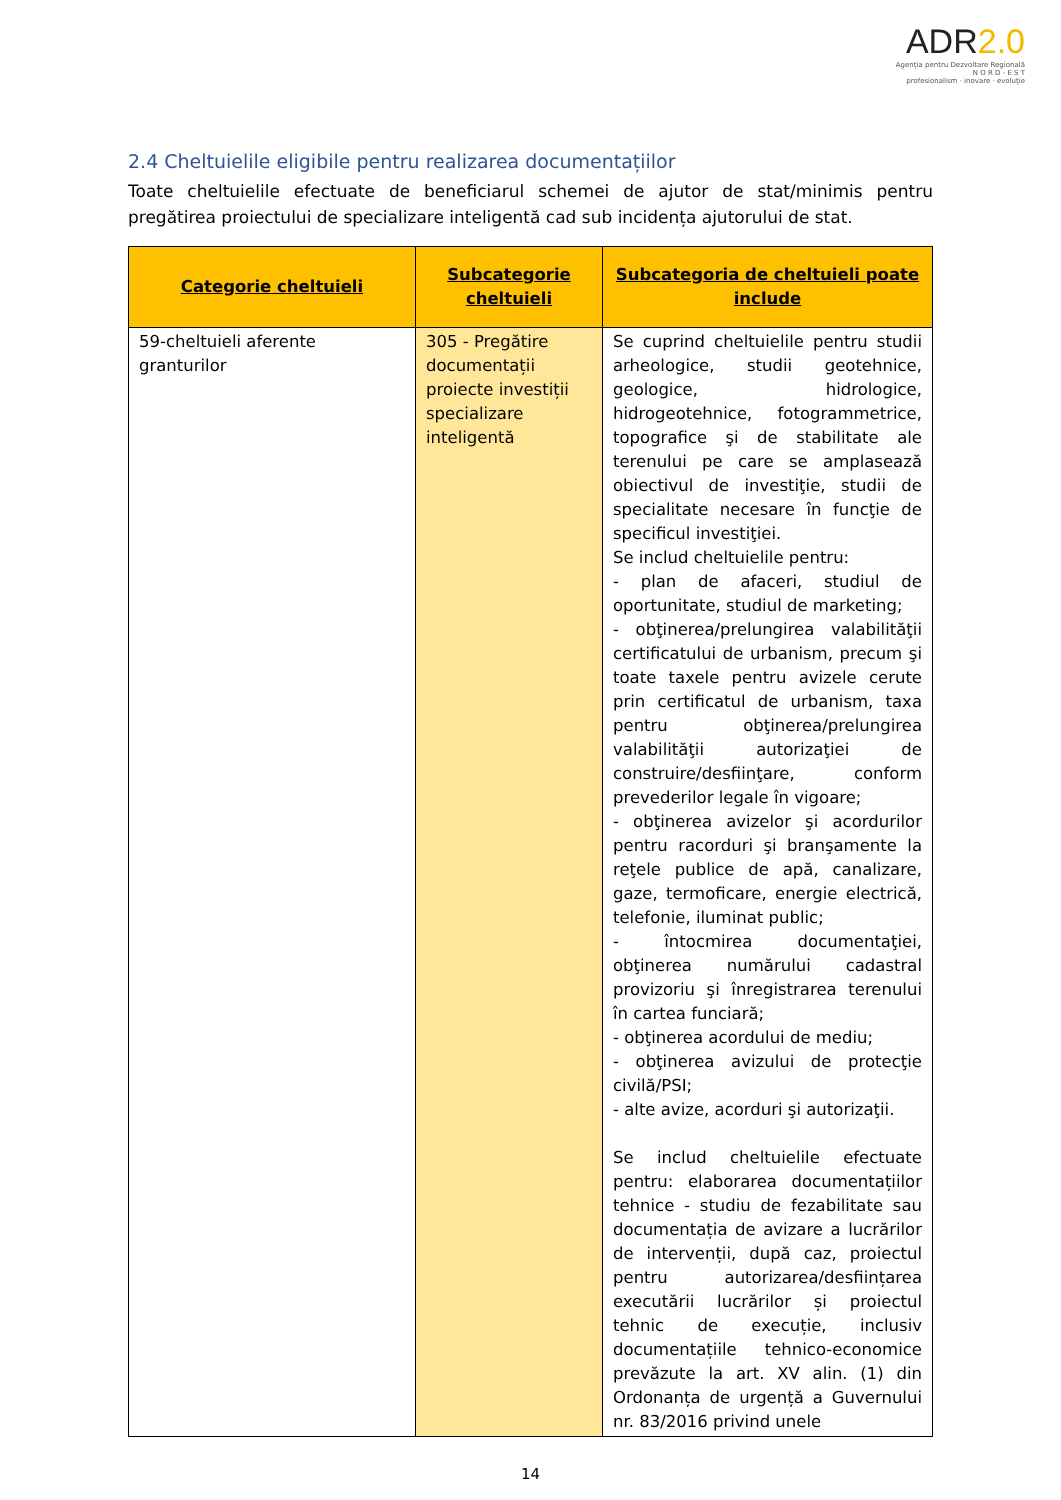ADR2.0
Agenția pentru Dezvoltare Regională
N O R D - E S T
profesionalism · inovare · evoluție
2.4 Cheltuielile eligibile pentru realizarea documentațiilor
Toate cheltuielile efectuate de beneficiarul schemei de ajutor de stat/minimis pentru pregătirea proiectului de specializare inteligentă cad sub incidența ajutorului de stat.
| Categorie cheltuieli | Subcategorie cheltuieli | Subcategoria de cheltuieli poate include |
| --- | --- | --- |
| 59-cheltuieli aferente granturilor | 305 - Pregătire documentații proiecte investiții specializare inteligentă | Se cuprind cheltuielile pentru studii arheologice, studii geotehnice, geologice, hidrologice, hidrogeotehnice, fotogrammetrice, topografice şi de stabilitate ale terenului pe care se amplasează obiectivul de investiţie, studii de specialitate necesare în funcţie de specificul investiţiei. Se includ cheltuielile pentru: - plan de afaceri, studiul de oportunitate, studiul de marketing; - obţinerea/prelungirea valabilităţii certificatului de urbanism, precum şi toate taxele pentru avizele cerute prin certificatul de urbanism, taxa pentru obţinerea/prelungirea valabilităţii autorizaţiei de construire/desfiinţare, conform prevederilor legale în vigoare; - obţinerea avizelor şi acordurilor pentru racorduri şi branşamente la reţele publice de apă, canalizare, gaze, termoficare, energie electrică, telefonie, iluminat public; - întocmirea documentaţiei, obţinerea numărului cadastral provizoriu şi înregistrarea terenului în cartea funciară; - obţinerea acordului de mediu; - obţinerea avizului de protecţie civilă/PSI; - alte avize, acorduri şi autorizaţii. Se includ cheltuielile efectuate pentru: elaborarea documentațiilor tehnice - studiu de fezabilitate sau documentația de avizare a lucrărilor de intervenții, după caz, proiectul pentru autorizarea/desființarea executării lucrărilor și proiectul tehnic de execuție, inclusiv documentațiile tehnico-economice prevăzute la art. XV alin. (1) din Ordonanța de urgență a Guvernului nr. 83/2016 privind unele |
14